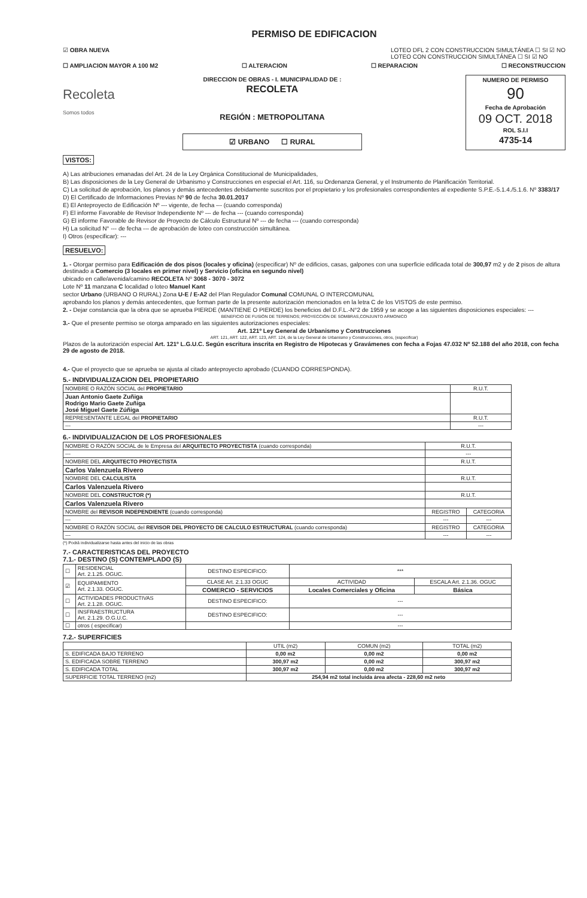PERMISO DE EDIFICACION
☑ OBRA NUEVA LOTEO DFL 2 CON CONSTRUCCION SIMULTÁNEA ☐ SI ☑ NO
LOTEO CON CONSTRUCCION SIMULTÁNEA ☐ SI ☑ NO
☐ AMPLIACION MAYOR A 100 M2 ☐ ALTERACION ☐ REPARACION ☐ RECONSTRUCCION
Recoleta
Somos todos
DIRECCION DE OBRAS - I. MUNICIPALIDAD DE :
RECOLETA
REGIÓN : METROPOLITANA
☑ URBANO ☐ RURAL
NUMERO DE PERMISO
90
Fecha de Aprobación
09 OCT. 2018
ROL S.I.I
4735-14
VISTOS:
A) Las atribuciones emanadas del Art. 24 de la Ley Orgánica Constitucional de Municipalidades,
B) Las disposiciones de la Ley General de Urbanismo y Construcciones en especial el Art. 116, su Ordenanza General, y el Instrumento de Planificación Territorial.
C) La solicitud de aprobación, los planos y demás antecedentes debidamente suscritos por el propietario y los profesionales correspondientes al expediente S.P.E.-5.1.4./5.1.6. Nº 3383/17
D) El Certificado de Informaciones Previas Nº 90 de fecha 30.01.2017
E) El Anteproyecto de Edificación Nº --- vigente, de fecha --- (cuando corresponda)
F) El informe Favorable de Revisor Independiente Nº --- de fecha --- (cuando corresponda)
G) El informe Favorable de Revisor de Proyecto de Cálculo Estructural Nº --- de fecha --- (cuando corresponda)
H) La solicitud N° --- de fecha --- de aprobación de loteo con construcción simultánea.
I) Otros (especificar): ---
RESUELVO:
1. - Otorgar permiso para Edificación de dos pisos (locales y oficina) (especificar) Nº de edificios, casas, galpones con una superficie edificada total de 300,97 m2 y de 2 pisos de altura destinado a Comercio (3 locales en primer nivel) y Servicio (oficina en segundo nivel)
ubicado en calle/avenida/camino RECOLETA Nº 3068 - 3070 - 3072
Lote Nº 11 manzana C localidad o loteo Manuel Kant
sector Urbano (URBANO O RURAL) Zona U-E / E-A2 del Plan Regulador Comunal COMUNAL O INTERCOMUNAL
aprobando los planos y demás antecedentes, que forman parte de la presente autorización mencionados en la letra C de los VISTOS de este permiso.
2. - Dejar constancia que la obra que se aprueba PIERDE (MANTIENE O PIERDE) los beneficios del D.F.L.-N°2 de 1959 y se acoge a las siguientes disposiciones especiales: ---
BENEFICIO DE FUSIÓN DE TERRENOS; PROYECCIÓN DE SOMBRAS,CONJUNTO ARMONICO
3.- Que el presente permiso se otorga amparado en las siguientes autorizaciones especiales:
Art. 121º Ley General de Urbanismo y Construcciones
ART. 121, ART. 122, ART. 123, ART. 124, de la Ley General de Urbanismo y Construcciones, otros, (especificar)
Plazos de la autorización especial Art. 121º L.G.U.C. Según escritura inscrita en Registro de Hipotecas y Gravámenes con fecha a Fojas 47.032 Nº 52.188 del año 2018, con fecha 29 de agosto de 2018.
4.- Que el proyecto que se aprueba se ajusta al citado anteproyecto aprobado (CUANDO CORRESPONDA).
5.- INDIVIDUALIZACION DEL PROPIETARIO
| NOMBRE O RAZÓN SOCIAL del PROPIETARIO | R.U.T. |
| --- | --- |
| Juan Antonio Gaete Zuñiga Rodrigo Mario Gaete Zuñiga José Miguel Gaete Zúñiga | |
| REPRESENTANTE LEGAL del PROPIETARIO | R.U.T. |
| --- | --- |
6.- INDIVIDUALIZACION DE LOS PROFESIONALES
| NOMBRE O RAZÓN SOCIAL de le Empresa del ARQUITECTO PROYECTISTA (cuando corresponda) | R.U.T. | |
| --- | --- | --- |
| --- | --- | |
| NOMBRE DEL ARQUITECTO PROYECTISTA | R.U.T. | |
| Carlos Valenzuela Rivero | | |
| NOMBRE DEL CALCULISTA | R.U.T. | |
| Carlos Valenzuela Rivero | | |
| NOMBRE DEL CONSTRUCTOR (*) | R.U.T. | |
| Carlos Valenzuela Rivero | | |
| NOMBRE del REVISOR INDEPENDIENTE (cuando corresponda) | REGISTRO | CATEGORIA |
| --- | --- | --- |
| NOMBRE O RAZÓN SOCIAL del REVISOR DEL PROYECTO DE CALCULO ESTRUCTURAL (cuando corresponda) | REGISTRO | CATEGORIA |
| --- | --- | --- |
(*) Podrá individualizarse hasta antes del inicio de las obras
7.- CARACTERISTICAS DEL PROYECTO
7.1.- DESTINO (S) CONTEMPLADO (S)
| ☐ | RESIDENCIAL Art. 2.1.25. OGUC. | DESTINO ESPECIFICO: | *** | |
| ☑ | EQUIPAMIENTO Art. 2.1.33. OGUC. | CLASE Art. 2.1.33 OGUC | ACTIVIDAD | ESCALA Art. 2.1.36. OGUC |
| | | COMERCIO - SERVICIOS | Locales Comerciales y Oficina | Básica |
| ☐ | ACTIVIDADES PRODUCTIVAS Art. 2.1.28. OGUC. | DESTINO ESPECIFICO: | --- | |
| ☐ | INSFRAESTRUCTURA Art. 2.1.29. O.G.U.C. | DESTINO ESPECIFICO: | --- | |
| ☐ | otros ( especificar) | | --- | |
7.2.- SUPERFICIES
| | UTIL (m2) | COMUN (m2) | TOTAL (m2) |
| --- | --- | --- | --- |
| S. EDIFICADA BAJO TERRENO | 0,00 m2 | 0,00 m2 | 0,00 m2 |
| S. EDIFICADA SOBRE TERRENO | 300,97 m2 | 0,00 m2 | 300,97 m2 |
| S. EDIFICADA TOTAL | 300,97 m2 | 0,00 m2 | 300,97 m2 |
| SUPERFICIE TOTAL TERRENO (m2) | 254,94 m2 total incluida área afecta - 228,60 m2 neto | | |